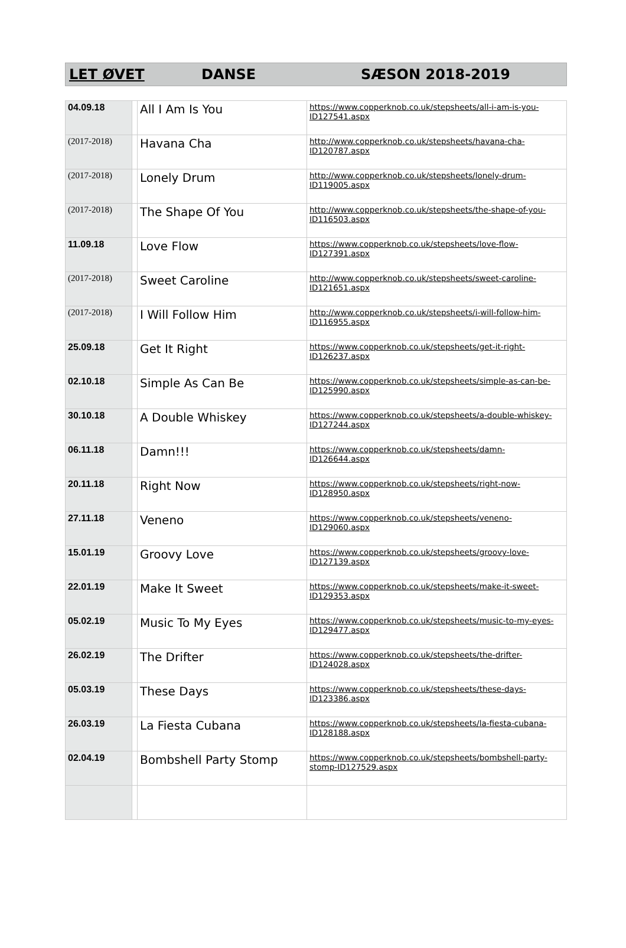LET ØVET DANSE SÆSON 2018-2019
| 04.09.18 | | All I Am Is You | https://www.copperknob.co.uk/stepsheets/all-i-am-is-you-ID127541.aspx |
| (2017-2018) | | Havana Cha | http://www.copperknob.co.uk/stepsheets/havana-cha-ID120787.aspx |
| (2017-2018) | | Lonely Drum | http://www.copperknob.co.uk/stepsheets/lonely-drum-ID119005.aspx |
| (2017-2018) | | The Shape Of You | http://www.copperknob.co.uk/stepsheets/the-shape-of-you-ID116503.aspx |
| 11.09.18 | | Love Flow | https://www.copperknob.co.uk/stepsheets/love-flow-ID127391.aspx |
| (2017-2018) | | Sweet Caroline | http://www.copperknob.co.uk/stepsheets/sweet-caroline-ID121651.aspx |
| (2017-2018) | | I Will Follow Him | http://www.copperknob.co.uk/stepsheets/i-will-follow-him-ID116955.aspx |
| 25.09.18 | | Get It Right | https://www.copperknob.co.uk/stepsheets/get-it-right-ID126237.aspx |
| 02.10.18 | | Simple As Can Be | https://www.copperknob.co.uk/stepsheets/simple-as-can-be-ID125990.aspx |
| 30.10.18 | | A Double Whiskey | https://www.copperknob.co.uk/stepsheets/a-double-whiskey-ID127244.aspx |
| 06.11.18 | | Damn!!! | https://www.copperknob.co.uk/stepsheets/damn-ID126644.aspx |
| 20.11.18 | | Right Now | https://www.copperknob.co.uk/stepsheets/right-now-ID128950.aspx |
| 27.11.18 | | Veneno | https://www.copperknob.co.uk/stepsheets/veneno-ID129060.aspx |
| 15.01.19 | | Groovy Love | https://www.copperknob.co.uk/stepsheets/groovy-love-ID127139.aspx |
| 22.01.19 | | Make It Sweet | https://www.copperknob.co.uk/stepsheets/make-it-sweet-ID129353.aspx |
| 05.02.19 | | Music To My Eyes | https://www.copperknob.co.uk/stepsheets/music-to-my-eyes-ID129477.aspx |
| 26.02.19 | | The Drifter | https://www.copperknob.co.uk/stepsheets/the-drifter-ID124028.aspx |
| 05.03.19 | | These Days | https://www.copperknob.co.uk/stepsheets/these-days-ID123386.aspx |
| 26.03.19 | | La Fiesta Cubana | https://www.copperknob.co.uk/stepsheets/la-fiesta-cubana-ID128188.aspx |
| 02.04.19 | | Bombshell Party Stomp | https://www.copperknob.co.uk/stepsheets/bombshell-party-stomp-ID127529.aspx |